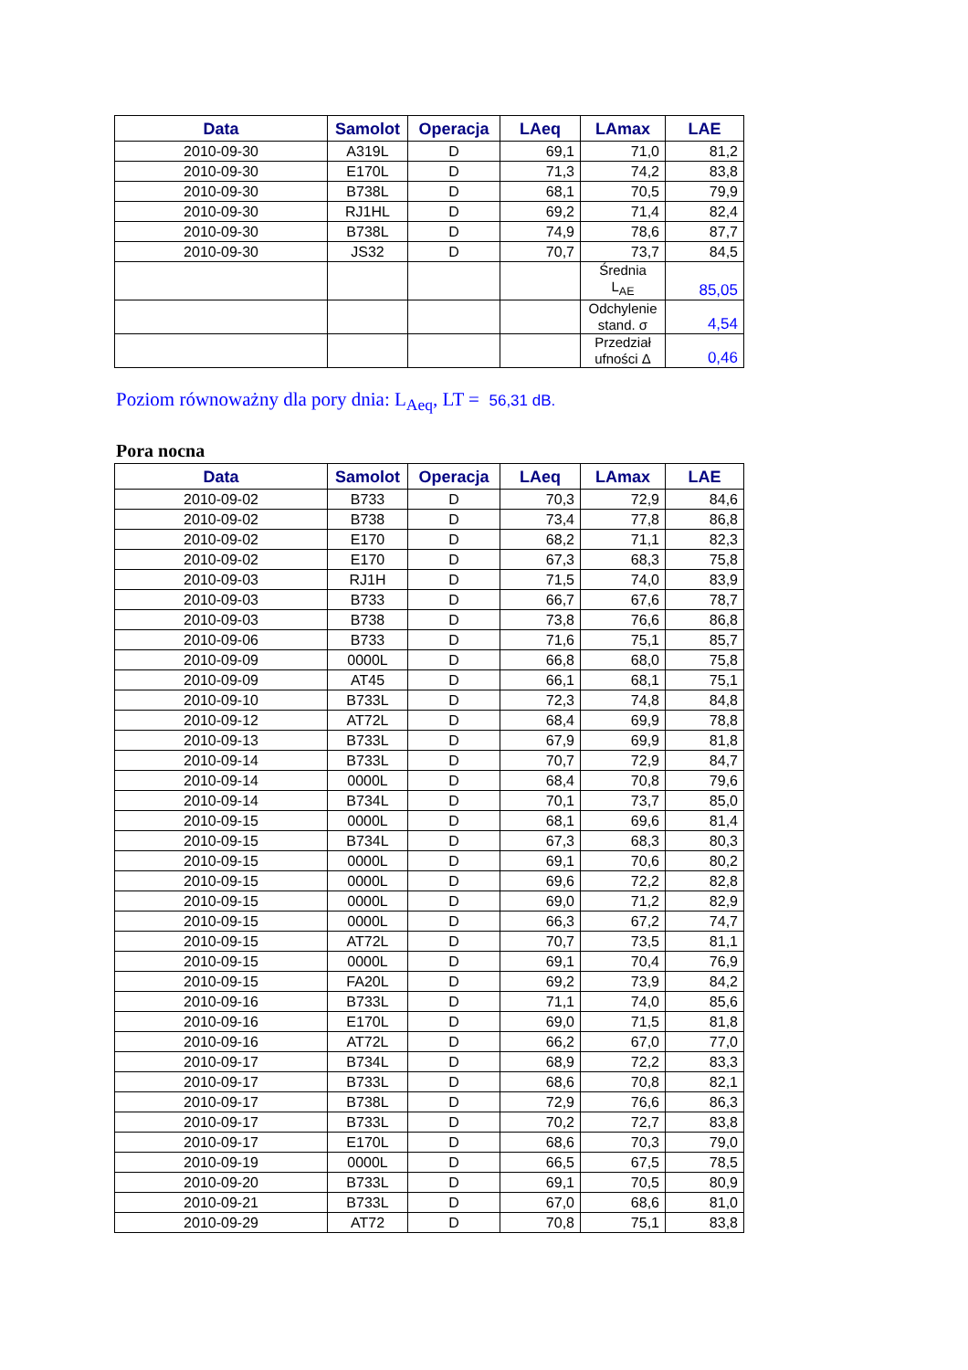| Data | Samolot | Operacja | LAeq | LAmax | LAE |
| --- | --- | --- | --- | --- | --- |
| 2010-09-30 | A319L | D | 69,1 | 71,0 | 81,2 |
| 2010-09-30 | E170L | D | 71,3 | 74,2 | 83,8 |
| 2010-09-30 | B738L | D | 68,1 | 70,5 | 79,9 |
| 2010-09-30 | RJ1HL | D | 69,2 | 71,4 | 82,4 |
| 2010-09-30 | B738L | D | 74,9 | 78,6 | 87,7 |
| 2010-09-30 | JS32 | D | 70,7 | 73,7 | 84,5 |
| | | | | Średnia L<sub>AE</sub> | 85,05 |
| | | | | Odchylenie stand. σ | 4,54 |
| | | | | Przedział ufności Δ | 0,46 |
Poziom równoważny dla pory dnia: L<sub>Aeq</sub>, LT = 56,31 dB.
Pora nocna
| Data | Samolot | Operacja | LAeq | LAmax | LAE |
| --- | --- | --- | --- | --- | --- |
| 2010-09-02 | B733 | D | 70,3 | 72,9 | 84,6 |
| 2010-09-02 | B738 | D | 73,4 | 77,8 | 86,8 |
| 2010-09-02 | E170 | D | 68,2 | 71,1 | 82,3 |
| 2010-09-02 | E170 | D | 67,3 | 68,3 | 75,8 |
| 2010-09-03 | RJ1H | D | 71,5 | 74,0 | 83,9 |
| 2010-09-03 | B733 | D | 66,7 | 67,6 | 78,7 |
| 2010-09-03 | B738 | D | 73,8 | 76,6 | 86,8 |
| 2010-09-06 | B733 | D | 71,6 | 75,1 | 85,7 |
| 2010-09-09 | 0000L | D | 66,8 | 68,0 | 75,8 |
| 2010-09-09 | AT45 | D | 66,1 | 68,1 | 75,1 |
| 2010-09-10 | B733L | D | 72,3 | 74,8 | 84,8 |
| 2010-09-12 | AT72L | D | 68,4 | 69,9 | 78,8 |
| 2010-09-13 | B733L | D | 67,9 | 69,9 | 81,8 |
| 2010-09-14 | B733L | D | 70,7 | 72,9 | 84,7 |
| 2010-09-14 | 0000L | D | 68,4 | 70,8 | 79,6 |
| 2010-09-14 | B734L | D | 70,1 | 73,7 | 85,0 |
| 2010-09-15 | 0000L | D | 68,1 | 69,6 | 81,4 |
| 2010-09-15 | B734L | D | 67,3 | 68,3 | 80,3 |
| 2010-09-15 | 0000L | D | 69,1 | 70,6 | 80,2 |
| 2010-09-15 | 0000L | D | 69,6 | 72,2 | 82,8 |
| 2010-09-15 | 0000L | D | 69,0 | 71,2 | 82,9 |
| 2010-09-15 | 0000L | D | 66,3 | 67,2 | 74,7 |
| 2010-09-15 | AT72L | D | 70,7 | 73,5 | 81,1 |
| 2010-09-15 | 0000L | D | 69,1 | 70,4 | 76,9 |
| 2010-09-15 | FA20L | D | 69,2 | 73,9 | 84,2 |
| 2010-09-16 | B733L | D | 71,1 | 74,0 | 85,6 |
| 2010-09-16 | E170L | D | 69,0 | 71,5 | 81,8 |
| 2010-09-16 | AT72L | D | 66,2 | 67,0 | 77,0 |
| 2010-09-17 | B734L | D | 68,9 | 72,2 | 83,3 |
| 2010-09-17 | B733L | D | 68,6 | 70,8 | 82,1 |
| 2010-09-17 | B738L | D | 72,9 | 76,6 | 86,3 |
| 2010-09-17 | B733L | D | 70,2 | 72,7 | 83,8 |
| 2010-09-17 | E170L | D | 68,6 | 70,3 | 79,0 |
| 2010-09-19 | 0000L | D | 66,5 | 67,5 | 78,5 |
| 2010-09-20 | B733L | D | 69,1 | 70,5 | 80,9 |
| 2010-09-21 | B733L | D | 67,0 | 68,6 | 81,0 |
| 2010-09-29 | AT72 | D | 70,8 | 75,1 | 83,8 |